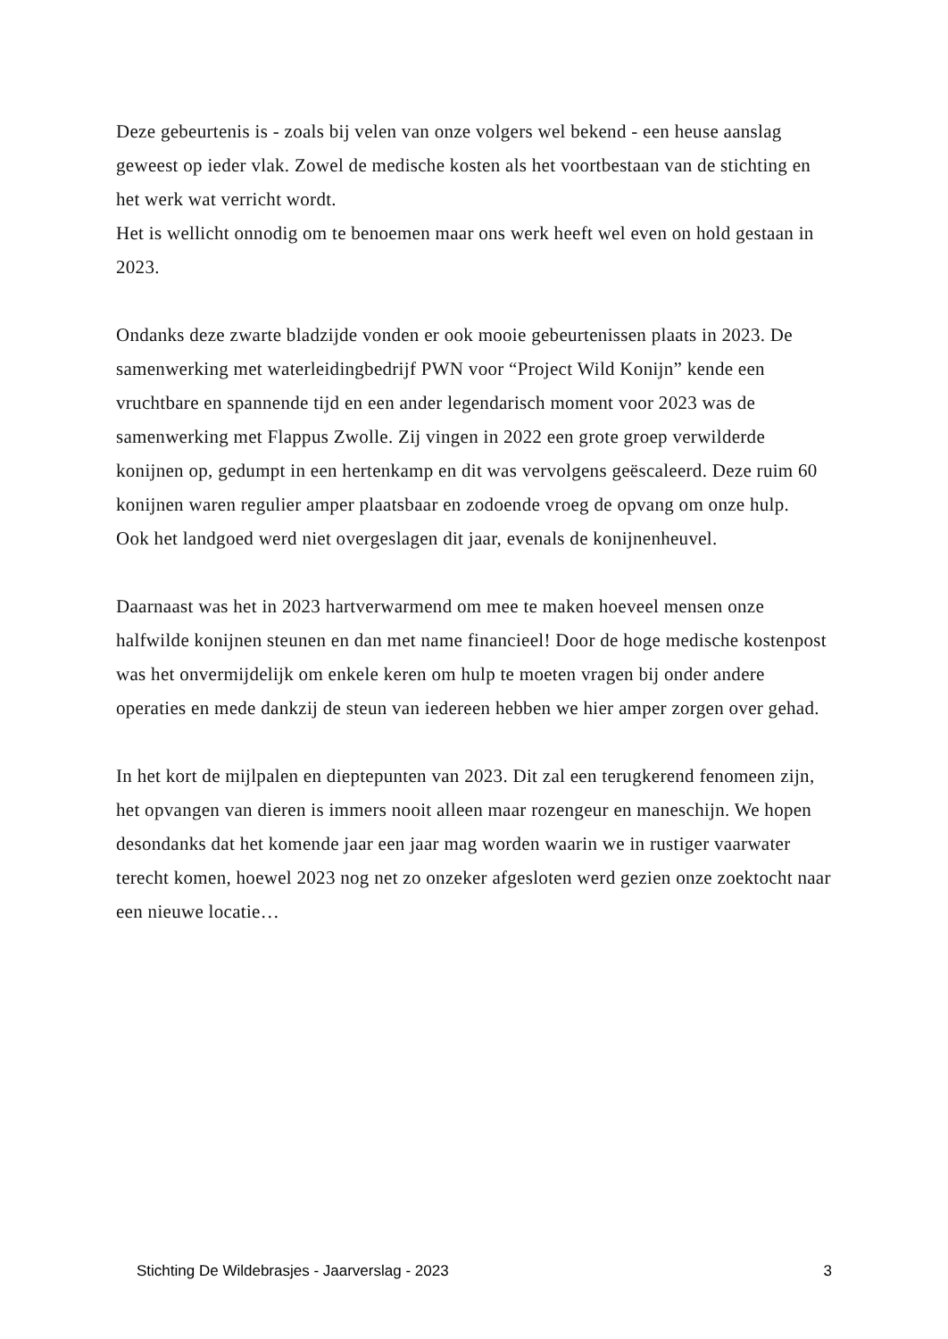Deze gebeurtenis is - zoals bij velen van onze volgers wel bekend - een heuse aanslag geweest op ieder vlak. Zowel de medische kosten als het voortbestaan van de stichting en het werk wat verricht wordt.
Het is wellicht onnodig om te benoemen maar ons werk heeft wel even on hold gestaan in 2023.
Ondanks deze zwarte bladzijde vonden er ook mooie gebeurtenissen plaats in 2023. De samenwerking met waterleidingbedrijf PWN voor “Project Wild Konijn” kende een vruchtbare en spannende tijd en een ander legendarisch moment voor 2023 was de samenwerking met Flappus Zwolle. Zij vingen in 2022 een grote groep verwilderde konijnen op, gedumpt in een hertenkamp en dit was vervolgens geëscaleerd. Deze ruim 60 konijnen waren regulier amper plaatsbaar en zodoende vroeg de opvang om onze hulp.
Ook het landgoed werd niet overgeslagen dit jaar, evenals de konijnenheuvel.
Daarnaast was het in 2023 hartverwarmend om mee te maken hoeveel mensen onze halfwilde konijnen steunen en dan met name financieel! Door de hoge medische kostenpost was het onvermijdelijk om enkele keren om hulp te moeten vragen bij onder andere operaties en mede dankzij de steun van iedereen hebben we hier amper zorgen over gehad.
In het kort de mijlpalen en dieptepunten van 2023. Dit zal een terugkerend fenomeen zijn, het opvangen van dieren is immers nooit alleen maar rozengeur en maneschijn. We hopen desondanks dat het komende jaar een jaar mag worden waarin we in rustiger vaarwater terecht komen, hoewel 2023 nog net zo onzeker afgesloten werd gezien onze zoektocht naar een nieuwe locatie…
Stichting De Wildebrasjes - Jaarverslag - 2023 3